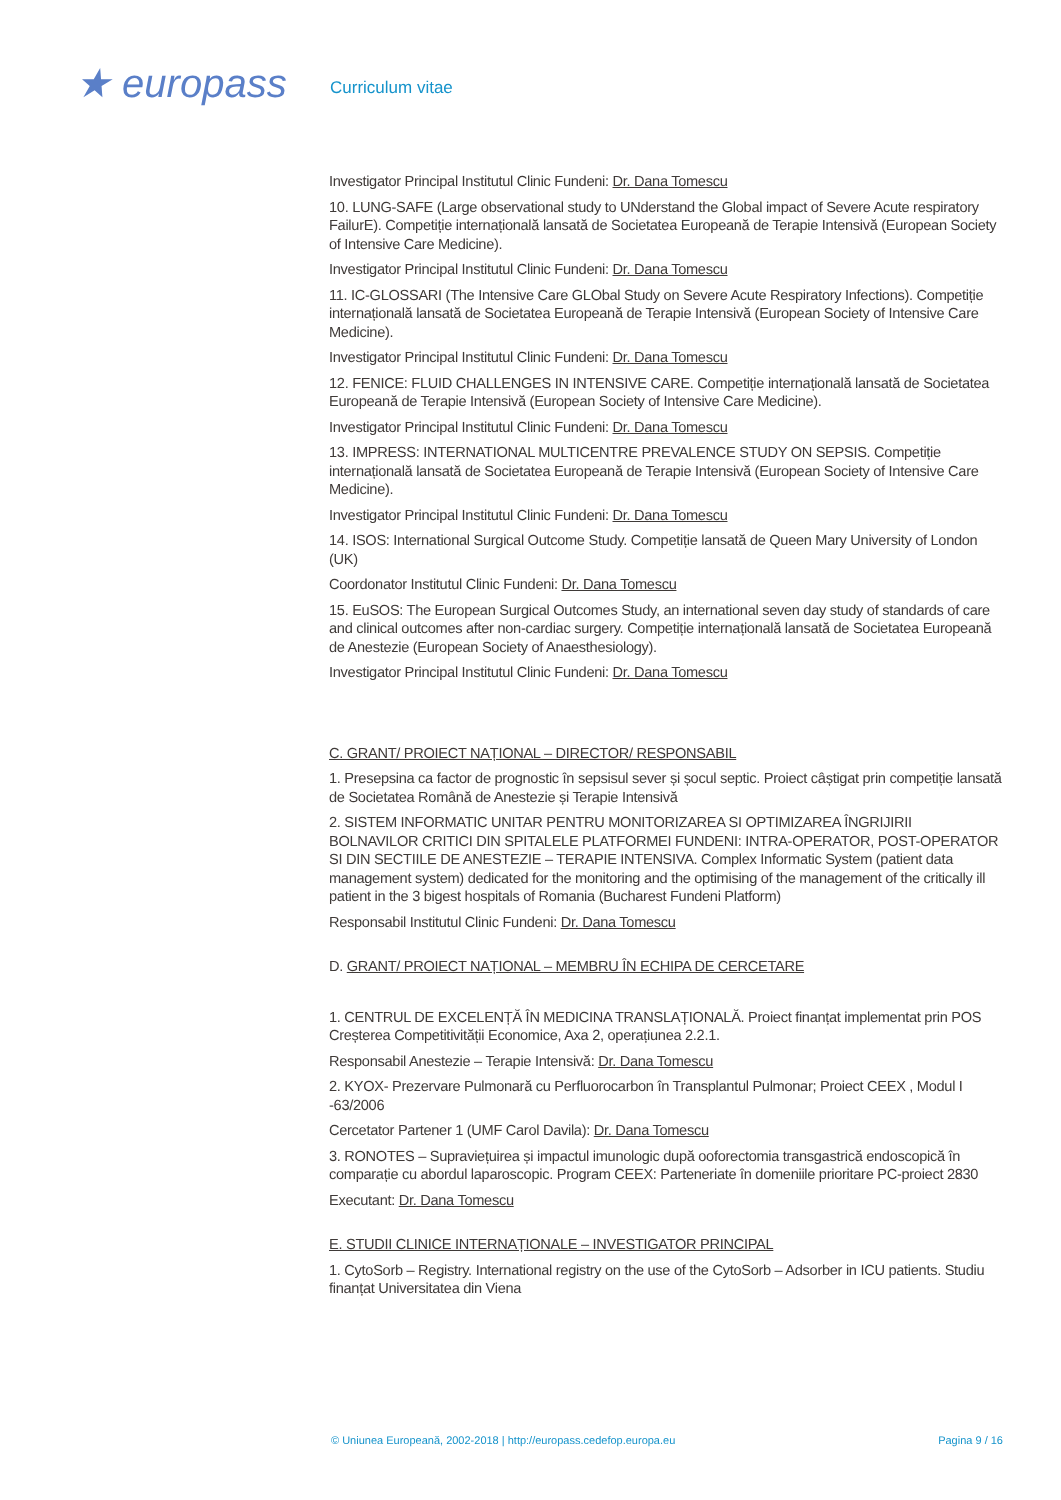★ europass
Curriculum vitae
Investigator Principal Institutul Clinic Fundeni: Dr. Dana Tomescu
10. LUNG-SAFE (Large observational study to UNderstand the Global impact of Severe Acute respiratory FailurE). Competiție internațională lansată de Societatea Europeană de Terapie Intensivă (European Society of Intensive Care Medicine).
Investigator Principal Institutul Clinic Fundeni: Dr. Dana Tomescu
11. IC-GLOSSARI (The Intensive Care GLObal Study on Severe Acute Respiratory Infections). Competiție internațională lansată de Societatea Europeană de Terapie Intensivă (European Society of Intensive Care Medicine).
Investigator Principal Institutul Clinic Fundeni: Dr. Dana Tomescu
12. FENICE: FLUID CHALLENGES IN INTENSIVE CARE. Competiție internațională lansată de Societatea Europeană de Terapie Intensivă (European Society of Intensive Care Medicine).
Investigator Principal Institutul Clinic Fundeni: Dr. Dana Tomescu
13. IMPRESS: INTERNATIONAL MULTICENTRE PREVALENCE STUDY ON SEPSIS. Competiție internațională lansată de Societatea Europeană de Terapie Intensivă (European Society of Intensive Care Medicine).
Investigator Principal Institutul Clinic Fundeni: Dr. Dana Tomescu
14. ISOS: International Surgical Outcome Study. Competiție lansată de Queen Mary University of London (UK)
Coordonator Institutul Clinic Fundeni: Dr. Dana Tomescu
15. EuSOS: The European Surgical Outcomes Study, an international seven day study of standards of care and clinical outcomes after non-cardiac surgery. Competiție internațională lansată de Societatea Europeană de Anestezie (European Society of Anaesthesiology).
Investigator Principal Institutul Clinic Fundeni: Dr. Dana Tomescu
C. GRANT/ PROIECT NAȚIONAL – DIRECTOR/ RESPONSABIL
1. Presepsina ca factor de prognostic în sepsisul sever și șocul septic. Proiect câștigat prin competiție lansată de Societatea Română de Anestezie și Terapie Intensivă
2. SISTEM INFORMATIC UNITAR PENTRU MONITORIZAREA SI OPTIMIZAREA ÎNGRIJIRII BOLNAVILOR CRITICI DIN SPITALELE PLATFORMEI FUNDENI: INTRA-OPERATOR, POST-OPERATOR SI DIN SECTIILE DE ANESTEZIE – TERAPIE INTENSIVA. Complex Informatic System (patient data management system) dedicated for the monitoring and the optimising of the management of the critically ill patient in the 3 bigest hospitals of Romania (Bucharest Fundeni Platform)
Responsabil Institutul Clinic Fundeni: Dr. Dana Tomescu
D. GRANT/ PROIECT NAȚIONAL – MEMBRU ÎN ECHIPA DE CERCETARE
1. CENTRUL DE EXCELENȚĂ ÎN MEDICINA TRANSLAȚIONALĂ. Proiect finanțat implementat prin POS Creșterea Competitivității Economice, Axa 2, operațiunea 2.2.1.
Responsabil Anestezie – Terapie Intensivă: Dr. Dana Tomescu
2. KYOX- Prezervare Pulmonară cu Perfluorocarbon în Transplantul Pulmonar; Proiect CEEX , Modul I -63/2006
Cercetator Partener 1 (UMF Carol Davila): Dr. Dana Tomescu
3. RONOTES – Supraviețuirea și impactul imunologic după ooforectomia transgastrică endoscopică în comparație cu abordul laparoscopic. Program CEEX: Parteneriate în domeniile prioritare PC-proiect 2830
Executant: Dr. Dana Tomescu
E. STUDII CLINICE INTERNAȚIONALE – INVESTIGATOR PRINCIPAL
1. CytoSorb – Registry. International registry on the use of the CytoSorb – Adsorber in ICU patients. Studiu finanțat Universitatea din Viena
© Uniunea Europeană, 2002-2018 | http://europass.cedefop.europa.eu Pagina 9 / 16